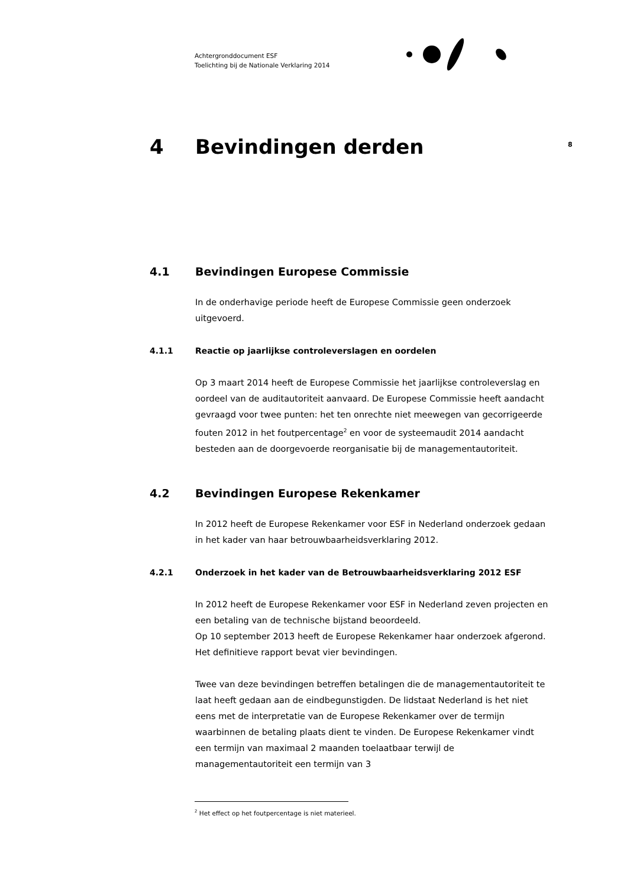Achtergronddocument ESF
Toelichting bij de Nationale Verklaring 2014
8
4 Bevindingen derden
4.1 Bevindingen Europese Commissie
In de onderhavige periode heeft de Europese Commissie geen onderzoek uitgevoerd.
4.1.1 Reactie op jaarlijkse controleverslagen en oordelen
Op 3 maart 2014 heeft de Europese Commissie het jaarlijkse controleverslag en oordeel van de auditautoriteit aanvaard. De Europese Commissie heeft aandacht gevraagd voor twee punten: het ten onrechte niet meewegen van gecorrigeerde fouten 2012 in het foutpercentage<sup>2</sup> en voor de systeemaudit 2014 aandacht besteden aan de doorgevoerde reorganisatie bij de managementautoriteit.
4.2 Bevindingen Europese Rekenkamer
In 2012 heeft de Europese Rekenkamer voor ESF in Nederland onderzoek gedaan in het kader van haar betrouwbaarheidsverklaring 2012.
4.2.1 Onderzoek in het kader van de Betrouwbaarheidsverklaring 2012 ESF
In 2012 heeft de Europese Rekenkamer voor ESF in Nederland zeven projecten en een betaling van de technische bijstand beoordeeld.
Op 10 september 2013 heeft de Europese Rekenkamer haar onderzoek afgerond. Het definitieve rapport bevat vier bevindingen.
Twee van deze bevindingen betreffen betalingen die de managementautoriteit te laat heeft gedaan aan de eindbegunstigden. De lidstaat Nederland is het niet eens met de interpretatie van de Europese Rekenkamer over de termijn waarbinnen de betaling plaats dient te vinden. De Europese Rekenkamer vindt een termijn van maximaal 2 maanden toelaatbaar terwijl de managementautoriteit een termijn van 3
<sup>2</sup> Het effect op het foutpercentage is niet materieel.